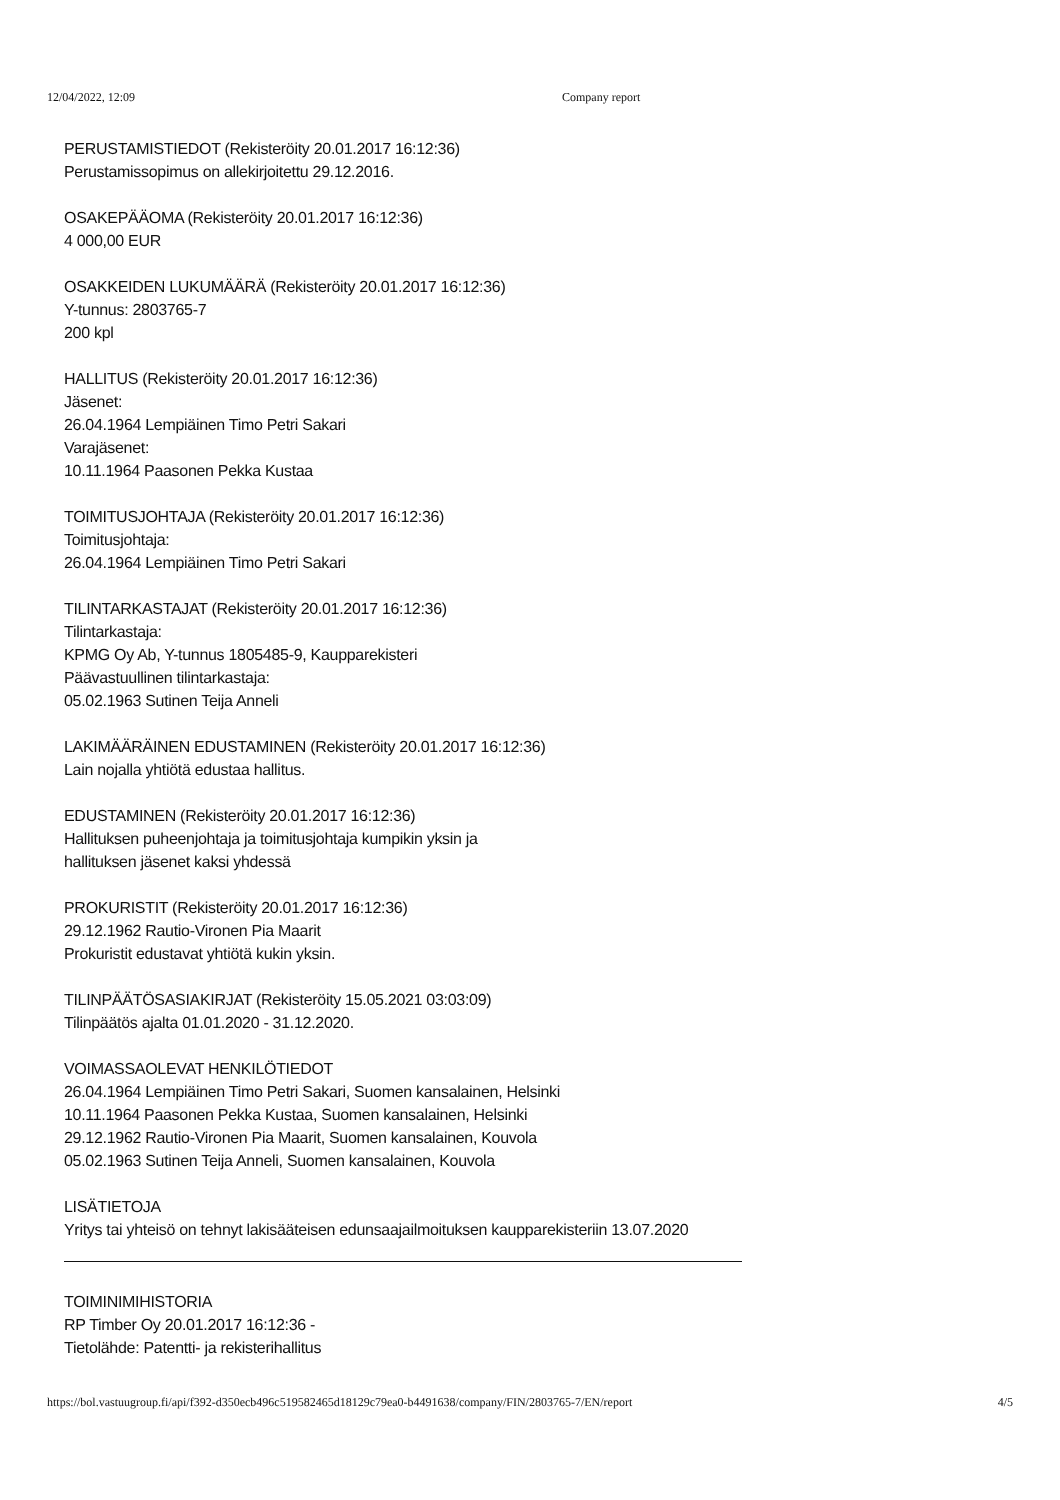12/04/2022, 12:09 Company report
PERUSTAMISTIEDOT (Rekisteröity 20.01.2017 16:12:36)
Perustamissopimus on allekirjoitettu 29.12.2016.
OSAKEPÄÄOMA (Rekisteröity 20.01.2017 16:12:36)
4 000,00 EUR
OSAKKEIDEN LUKUMÄÄRÄ (Rekisteröity 20.01.2017 16:12:36)
Y-tunnus: 2803765-7
200 kpl
HALLITUS (Rekisteröity 20.01.2017 16:12:36)
Jäsenet:
26.04.1964 Lempiäinen Timo Petri Sakari
Varajäsenet:
10.11.1964 Paasonen Pekka Kustaa
TOIMITUSJOHTAJA (Rekisteröity 20.01.2017 16:12:36)
Toimitusjohtaja:
26.04.1964 Lempiäinen Timo Petri Sakari
TILINTARKASTAJAT (Rekisteröity 20.01.2017 16:12:36)
Tilintarkastaja:
KPMG Oy Ab, Y-tunnus 1805485-9, Kaupparekisteri
Päävastuullinen tilintarkastaja:
05.02.1963 Sutinen Teija Anneli
LAKIMÄÄRÄINEN EDUSTAMINEN (Rekisteröity 20.01.2017 16:12:36)
Lain nojalla yhtiötä edustaa hallitus.
EDUSTAMINEN (Rekisteröity 20.01.2017 16:12:36)
Hallituksen puheenjohtaja ja toimitusjohtaja kumpikin yksin ja
hallituksen jäsenet kaksi yhdessä
PROKURISTIT (Rekisteröity 20.01.2017 16:12:36)
29.12.1962 Rautio-Vironen Pia Maarit
Prokuristit edustavat yhtiötä kukin yksin.
TILINPÄÄTÖSASIAKIRJAT (Rekisteröity 15.05.2021 03:03:09)
Tilinpäätös ajalta 01.01.2020 - 31.12.2020.
VOIMASSAOLEVAT HENKILÖTIEDOT
26.04.1964 Lempiäinen Timo Petri Sakari, Suomen kansalainen, Helsinki
10.11.1964 Paasonen Pekka Kustaa, Suomen kansalainen, Helsinki
29.12.1962 Rautio-Vironen Pia Maarit, Suomen kansalainen, Kouvola
05.02.1963 Sutinen Teija Anneli, Suomen kansalainen, Kouvola
LISÄTIETOJA
Yritys tai yhteisö on tehnyt lakisääteisen edunsaajailmoituksen kaupparekisteriin 13.07.2020
TOIMINIMIHISTORIA
RP Timber Oy 20.01.2017 16:12:36 -
Tietolähde: Patentti- ja rekisterihallitus
https://bol.vastuugroup.fi/api/f392-d350ecb496c519582465d18129c79ea0-b4491638/company/FIN/2803765-7/EN/report 4/5